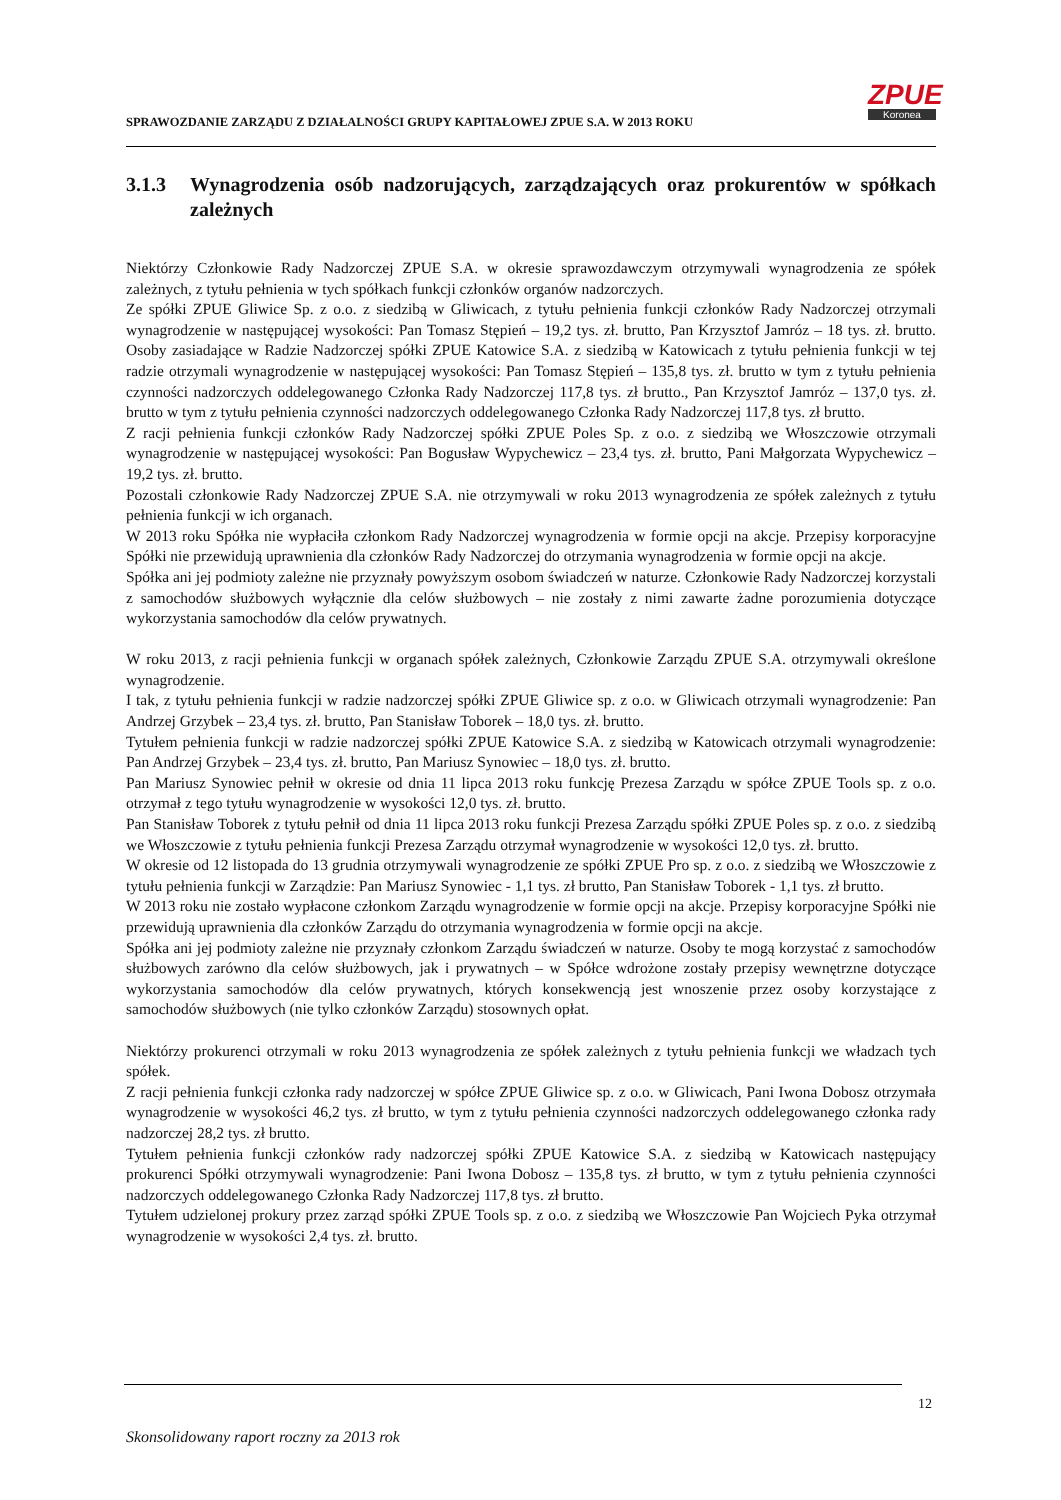SPRAWOZDANIE ZARZĄDU Z DZIAŁALNOŚCI GRUPY KAPITAŁOWEJ ZPUE S.A. W 2013 ROKU
ZPUE
Koronea
3.1.3 Wynagrodzenia osób nadzorujących, zarządzających oraz prokurentów w spółkach zależnych
Niektórzy Członkowie Rady Nadzorczej ZPUE S.A. w okresie sprawozdawczym otrzymywali wynagrodzenia ze spółek zależnych, z tytułu pełnienia w tych spółkach funkcji członków organów nadzorczych.
Ze spółki ZPUE Gliwice Sp. z o.o. z siedzibą w Gliwicach, z tytułu pełnienia funkcji członków Rady Nadzorczej otrzymali wynagrodzenie w następującej wysokości: Pan Tomasz Stępień – 19,2 tys. zł. brutto, Pan Krzysztof Jamróz – 18 tys. zł. brutto. Osoby zasiadające w Radzie Nadzorczej spółki ZPUE Katowice S.A. z siedzibą w Katowicach z tytułu pełnienia funkcji w tej radzie otrzymali wynagrodzenie w następującej wysokości: Pan Tomasz Stępień – 135,8 tys. zł. brutto w tym z tytułu pełnienia czynności nadzorczych oddelegowanego Członka Rady Nadzorczej 117,8 tys. zł brutto., Pan Krzysztof Jamróz – 137,0 tys. zł. brutto w tym z tytułu pełnienia czynności nadzorczych oddelegowanego Członka Rady Nadzorczej 117,8 tys. zł brutto.
Z racji pełnienia funkcji członków Rady Nadzorczej spółki ZPUE Poles Sp. z o.o. z siedzibą we Włoszczowie otrzymali wynagrodzenie w następującej wysokości: Pan Bogusław Wypychewicz – 23,4 tys. zł. brutto, Pani Małgorzata Wypychewicz – 19,2 tys. zł. brutto.
Pozostali członkowie Rady Nadzorczej ZPUE S.A. nie otrzymywali w roku 2013 wynagrodzenia ze spółek zależnych z tytułu pełnienia funkcji w ich organach.
W 2013 roku Spółka nie wypłaciła członkom Rady Nadzorczej wynagrodzenia w formie opcji na akcje. Przepisy korporacyjne Spółki nie przewidują uprawnienia dla członków Rady Nadzorczej do otrzymania wynagrodzenia w formie opcji na akcje.
Spółka ani jej podmioty zależne nie przyznały powyższym osobom świadczeń w naturze. Członkowie Rady Nadzorczej korzystali z samochodów służbowych wyłącznie dla celów służbowych – nie zostały z nimi zawarte żadne porozumienia dotyczące wykorzystania samochodów dla celów prywatnych.
W roku 2013, z racji pełnienia funkcji w organach spółek zależnych, Członkowie Zarządu ZPUE S.A. otrzymywali określone wynagrodzenie.
I tak, z tytułu pełnienia funkcji w radzie nadzorczej spółki ZPUE Gliwice sp. z o.o. w Gliwicach otrzymali wynagrodzenie: Pan Andrzej Grzybek – 23,4 tys. zł. brutto, Pan Stanisław Toborek – 18,0 tys. zł. brutto.
Tytułem pełnienia funkcji w radzie nadzorczej spółki ZPUE Katowice S.A. z siedzibą w Katowicach otrzymali wynagrodzenie: Pan Andrzej Grzybek – 23,4 tys. zł. brutto, Pan Mariusz Synowiec – 18,0 tys. zł. brutto.
Pan Mariusz Synowiec pełnił w okresie od dnia 11 lipca 2013 roku funkcję Prezesa Zarządu w spółce ZPUE Tools sp. z o.o. otrzymał z tego tytułu wynagrodzenie w wysokości 12,0 tys. zł. brutto.
Pan Stanisław Toborek z tytułu pełnił od dnia 11 lipca 2013 roku funkcji Prezesa Zarządu spółki ZPUE Poles sp. z o.o. z siedzibą we Włoszczowie z tytułu pełnienia funkcji Prezesa Zarządu otrzymał wynagrodzenie w wysokości 12,0 tys. zł. brutto.
W okresie od 12 listopada do 13 grudnia otrzymywali wynagrodzenie ze spółki ZPUE Pro sp. z o.o. z siedzibą we Włoszczowie z tytułu pełnienia funkcji w Zarządzie: Pan Mariusz Synowiec - 1,1 tys. zł brutto, Pan Stanisław Toborek - 1,1 tys. zł brutto.
W 2013 roku nie zostało wypłacone członkom Zarządu wynagrodzenie w formie opcji na akcje. Przepisy korporacyjne Spółki nie przewidują uprawnienia dla członków Zarządu do otrzymania wynagrodzenia w formie opcji na akcje.
Spółka ani jej podmioty zależne nie przyznały członkom Zarządu świadczeń w naturze. Osoby te mogą korzystać z samochodów służbowych zarówno dla celów służbowych, jak i prywatnych – w Spółce wdrożone zostały przepisy wewnętrzne dotyczące wykorzystania samochodów dla celów prywatnych, których konsekwencją jest wnoszenie przez osoby korzystające z samochodów służbowych (nie tylko członków Zarządu) stosownych opłat.
Niektórzy prokurenci otrzymali w roku 2013 wynagrodzenia ze spółek zależnych z tytułu pełnienia funkcji we władzach tych spółek.
Z racji pełnienia funkcji członka rady nadzorczej w spółce ZPUE Gliwice sp. z o.o. w Gliwicach, Pani Iwona Dobosz otrzymała wynagrodzenie w wysokości 46,2 tys. zł brutto, w tym z tytułu pełnienia czynności nadzorczych oddelegowanego członka rady nadzorczej 28,2 tys. zł brutto.
Tytułem pełnienia funkcji członków rady nadzorczej spółki ZPUE Katowice S.A. z siedzibą w Katowicach następujący prokurenci Spółki otrzymywali wynagrodzenie: Pani Iwona Dobosz – 135,8 tys. zł brutto, w tym z tytułu pełnienia czynności nadzorczych oddelegowanego Członka Rady Nadzorczej 117,8 tys. zł brutto.
Tytułem udzielonej prokury przez zarząd spółki ZPUE Tools sp. z o.o. z siedzibą we Włoszczowie Pan Wojciech Pyka otrzymał wynagrodzenie w wysokości 2,4 tys. zł. brutto.
12
Skonsolidowany raport roczny za 2013 rok